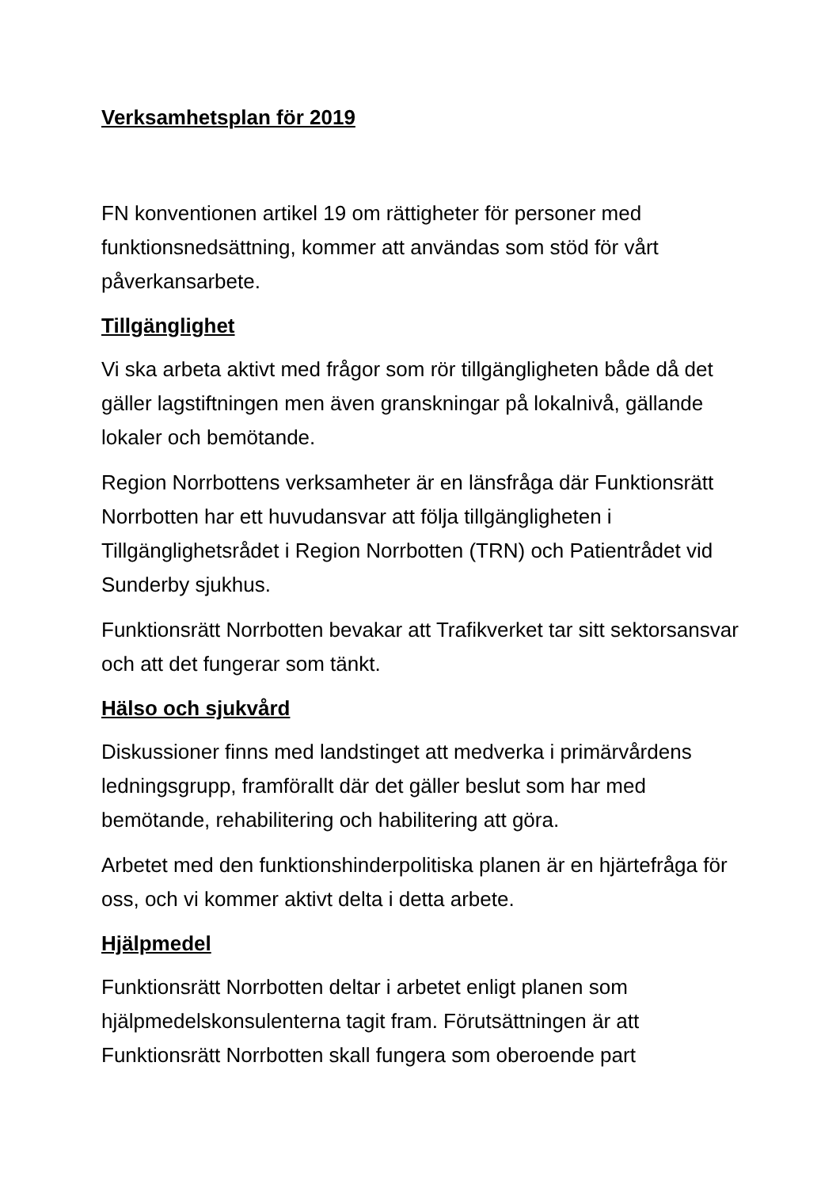Verksamhetsplan för 2019
FN konventionen artikel 19 om rättigheter för personer med funktionsnedsättning, kommer att användas som stöd för vårt påverkansarbete.
Tillgänglighet
Vi ska arbeta aktivt med frågor som rör tillgängligheten både då det gäller lagstiftningen men även granskningar på lokalnivå, gällande lokaler och bemötande.
Region Norrbottens verksamheter är en länsfråga där Funktionsrätt Norrbotten har ett huvudansvar att följa tillgängligheten i Tillgänglighetsrådet i Region Norrbotten (TRN) och Patientrådet vid Sunderby sjukhus.
Funktionsrätt Norrbotten bevakar att Trafikverket tar sitt sektorsansvar och att det fungerar som tänkt.
Hälso och sjukvård
Diskussioner finns med landstinget att medverka i primärvårdens ledningsgrupp, framförallt där det gäller beslut som har med bemötande, rehabilitering och habilitering att göra.
Arbetet med den funktionshinderpolitiska planen är en hjärtefråga för oss, och vi kommer aktivt delta i detta arbete.
Hjälpmedel
Funktionsrätt Norrbotten deltar i arbetet enligt planen som hjälpmedelskonsulenterna tagit fram. Förutsättningen är att Funktionsrätt Norrbotten skall fungera som oberoende part